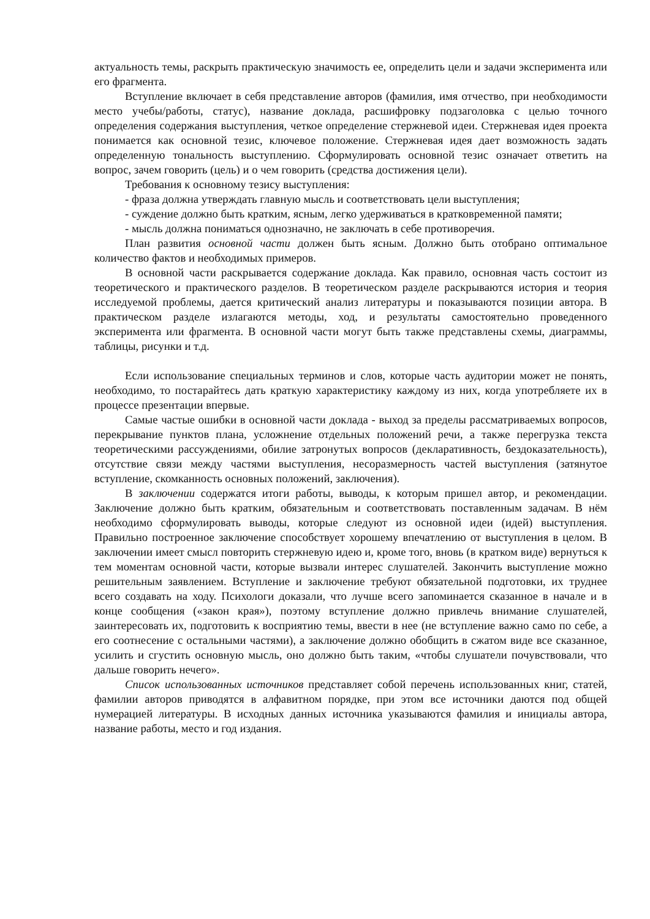актуальность темы, раскрыть практическую значимость ее, определить цели и задачи эксперимента или его фрагмента.
Вступление включает в себя представление авторов (фамилия, имя отчество, при необходимости место учебы/работы, статус), название доклада, расшифровку подзаголовка с целью точного определения содержания выступления, четкое определение стержневой идеи. Стержневая идея проекта понимается как основной тезис, ключевое положение. Стержневая идея дает возможность задать определенную тональность выступлению. Сформулировать основной тезис означает ответить на вопрос, зачем говорить (цель) и о чем говорить (средства достижения цели).
Требования к основному тезису выступления:
- фраза должна утверждать главную мысль и соответствовать цели выступления;
- суждение должно быть кратким, ясным, легко удерживаться в кратковременной памяти;
- мысль должна пониматься однозначно, не заключать в себе противоречия.
План развития основной части должен быть ясным. Должно быть отобрано оптимальное количество фактов и необходимых примеров.
В основной части раскрывается содержание доклада. Как правило, основная часть состоит из теоретического и практического разделов. В теоретическом разделе раскрываются история и теория исследуемой проблемы, дается критический анализ литературы и показываются позиции автора. В практическом разделе излагаются методы, ход, и результаты самостоятельно проведенного эксперимента или фрагмента. В основной части могут быть также представлены схемы, диаграммы, таблицы, рисунки и т.д.
Если использование специальных терминов и слов, которые часть аудитории может не понять, необходимо, то постарайтесь дать краткую характеристику каждому из них, когда употребляете их в процессе презентации впервые.
Самые частые ошибки в основной части доклада - выход за пределы рассматриваемых вопросов, перекрывание пунктов плана, усложнение отдельных положений речи, а также перегрузка текста теоретическими рассуждениями, обилие затронутых вопросов (декларативность, бездоказательность), отсутствие связи между частями выступления, несоразмерность частей выступления (затянутое вступление, скомканность основных положений, заключения).
В заключении содержатся итоги работы, выводы, к которым пришел автор, и рекомендации. Заключение должно быть кратким, обязательным и соответствовать поставленным задачам. В нём необходимо сформулировать выводы, которые следуют из основной идеи (идей) выступления. Правильно построенное заключение способствует хорошему впечатлению от выступления в целом. В заключении имеет смысл повторить стержневую идею и, кроме того, вновь (в кратком виде) вернуться к тем моментам основной части, которые вызвали интерес слушателей. Закончить выступление можно решительным заявлением. Вступление и заключение требуют обязательной подготовки, их труднее всего создавать на ходу. Психологи доказали, что лучше всего запоминается сказанное в начале и в конце сообщения («закон края»), поэтому вступление должно привлечь внимание слушателей, заинтересовать их, подготовить к восприятию темы, ввести в нее (не вступление важно само по себе, а его соотнесение с остальными частями), а заключение должно обобщить в сжатом виде все сказанное, усилить и сгустить основную мысль, оно должно быть таким, «чтобы слушатели почувствовали, что дальше говорить нечего».
Список использованных источников представляет собой перечень использованных книг, статей, фамилии авторов приводятся в алфавитном порядке, при этом все источники даются под общей нумерацией литературы. В исходных данных источника указываются фамилия и инициалы автора, название работы, место и год издания.